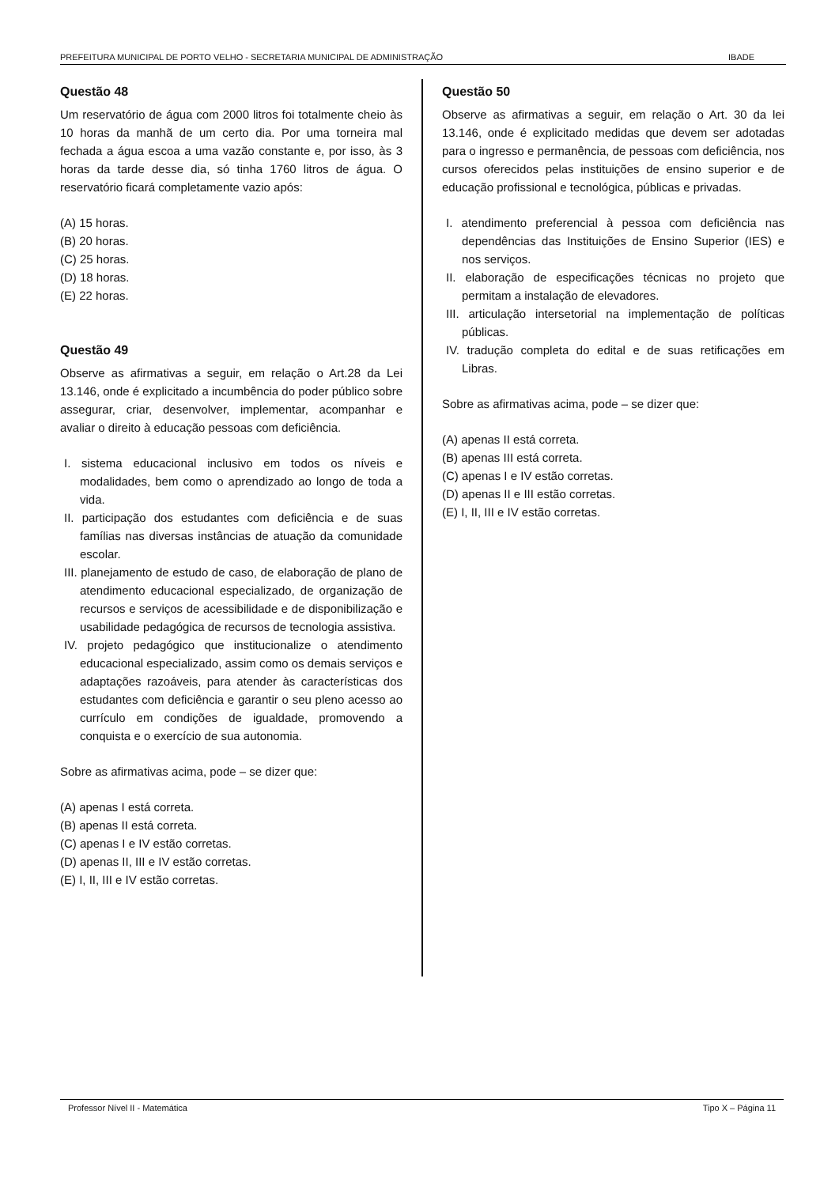PREFEITURA MUNICIPAL DE PORTO VELHO - SECRETARIA MUNICIPAL DE ADMINISTRAÇÃO IBADE
Questão 48
Um reservatório de água com 2000 litros foi totalmente cheio às 10 horas da manhã de um certo dia. Por uma torneira mal fechada a água escoa a uma vazão constante e, por isso, às 3 horas da tarde desse dia, só tinha 1760 litros de água. O reservatório ficará completamente vazio após:
(A) 15 horas.
(B) 20 horas.
(C) 25 horas.
(D) 18 horas.
(E) 22 horas.
Questão 49
Observe as afirmativas a seguir, em relação o Art.28 da Lei 13.146, onde é explicitado a incumbência do poder público sobre assegurar, criar, desenvolver, implementar, acompanhar e avaliar o direito à educação pessoas com deficiência.
I. sistema educacional inclusivo em todos os níveis e modalidades, bem como o aprendizado ao longo de toda a vida.
II. participação dos estudantes com deficiência e de suas famílias nas diversas instâncias de atuação da comunidade escolar.
III. planejamento de estudo de caso, de elaboração de plano de atendimento educacional especializado, de organização de recursos e serviços de acessibilidade e de disponibilização e usabilidade pedagógica de recursos de tecnologia assistiva.
IV. projeto pedagógico que institucionalize o atendimento educacional especializado, assim como os demais serviços e adaptações razoáveis, para atender às características dos estudantes com deficiência e garantir o seu pleno acesso ao currículo em condições de igualdade, promovendo a conquista e o exercício de sua autonomia.
Sobre as afirmativas acima, pode – se dizer que:
(A) apenas I está correta.
(B) apenas II está correta.
(C) apenas I e IV estão corretas.
(D) apenas II, III e IV estão corretas.
(E) I, II, III e IV estão corretas.
Questão 50
Observe as afirmativas a seguir, em relação o Art. 30 da lei 13.146, onde é explicitado medidas que devem ser adotadas para o ingresso e permanência, de pessoas com deficiência, nos cursos oferecidos pelas instituições de ensino superior e de educação profissional e tecnológica, públicas e privadas.
I. atendimento preferencial à pessoa com deficiência nas dependências das Instituições de Ensino Superior (IES) e nos serviços.
II. elaboração de especificações técnicas no projeto que permitam a instalação de elevadores.
III. articulação intersetorial na implementação de políticas públicas.
IV. tradução completa do edital e de suas retificações em Libras.
Sobre as afirmativas acima, pode – se dizer que:
(A) apenas II está correta.
(B) apenas III está correta.
(C) apenas I e IV estão corretas.
(D) apenas II e III estão corretas.
(E) I, II, III e IV estão corretas.
Professor Nível II - Matemática Tipo X – Página 11